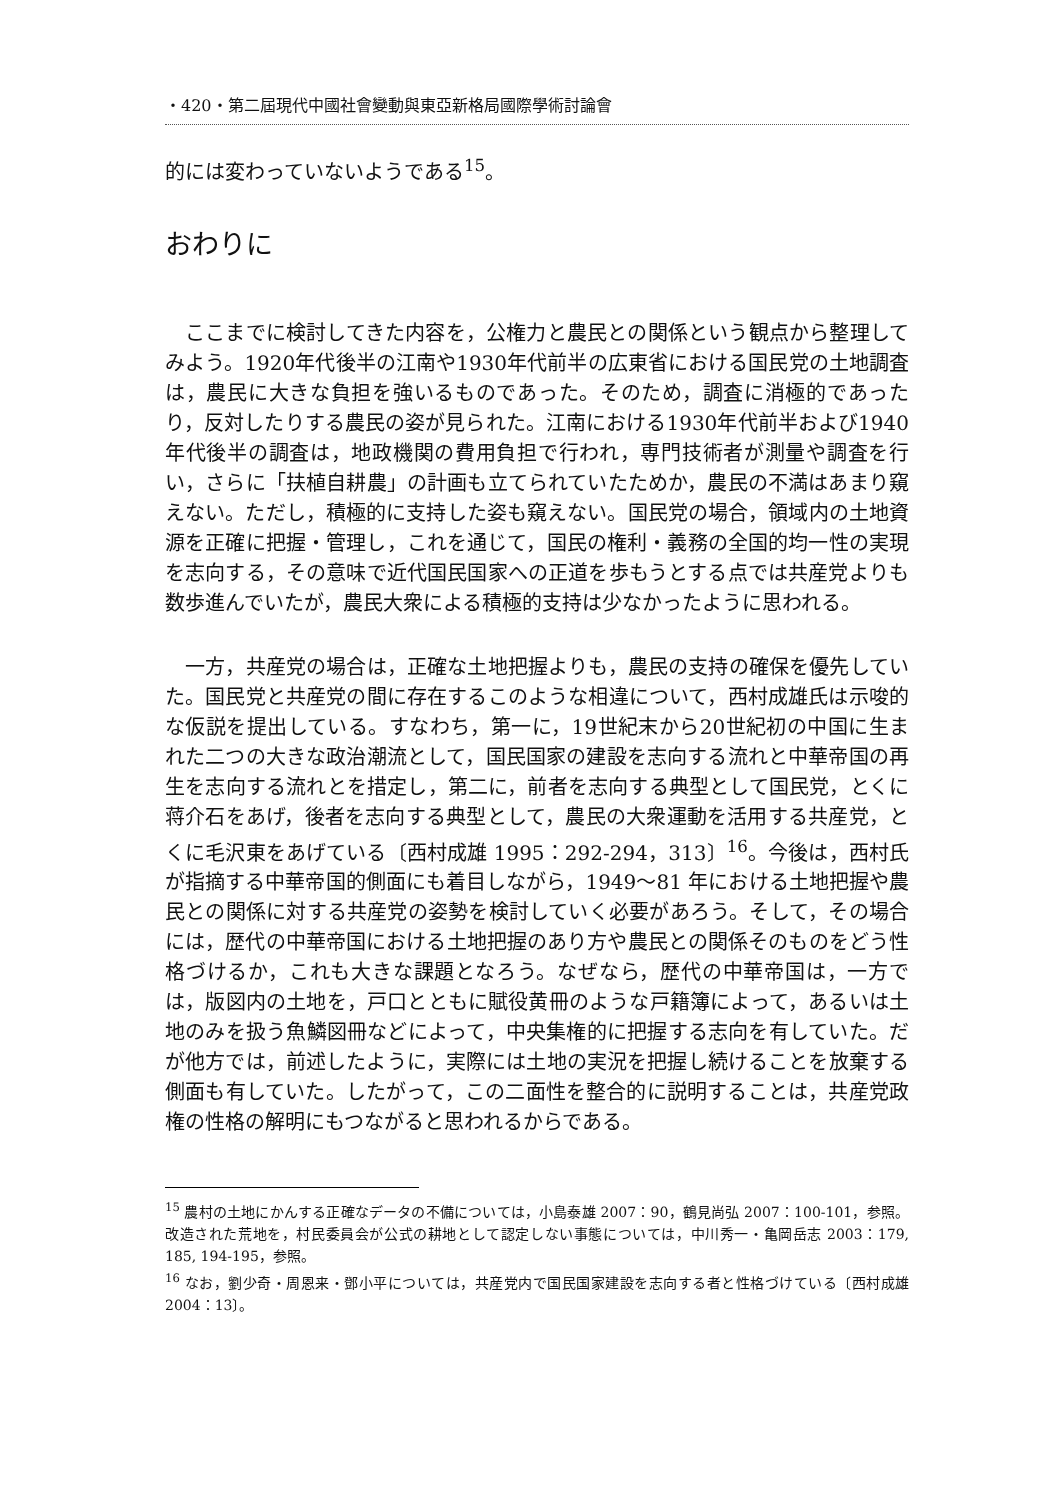・420・第二屆現代中國社會變動與東亞新格局國際學術討論會
的には変わっていないようである<sup>15</sup>。
おわりに
ここまでに検討してきた内容を，公権力と農民との関係という観点から整理してみよう。1920年代後半の江南や1930年代前半の広東省における国民党の土地調査は，農民に大きな負担を強いるものであった。そのため，調査に消極的であったり，反対したりする農民の姿が見られた。江南における1930年代前半および1940年代後半の調査は，地政機関の費用負担で行われ，専門技術者が測量や調査を行い，さらに「扶植自耕農」の計画も立てられていたためか，農民の不満はあまり窺えない。ただし，積極的に支持した姿も窺えない。国民党の場合，領域内の土地資源を正確に把握・管理し，これを通じて，国民の権利・義務の全国的均一性の実現を志向する，その意味で近代国民国家への正道を歩もうとする点では共産党よりも数歩進んでいたが，農民大衆による積極的支持は少なかったように思われる。
一方，共産党の場合は，正確な土地把握よりも，農民の支持の確保を優先していた。国民党と共産党の間に存在するこのような相違について，西村成雄氏は示唆的な仮説を提出している。すなわち，第一に，19世紀末から20世紀初の中国に生まれた二つの大きな政治潮流として，国民国家の建設を志向する流れと中華帝国の再生を志向する流れとを措定し，第二に，前者を志向する典型として国民党，とくに蒋介石をあげ，後者を志向する典型として，農民の大衆運動を活用する共産党，とくに毛沢東をあげている〔西村成雄 1995：292-294，313〕<sup>16</sup>。今後は，西村氏が指摘する中華帝国的側面にも着目しながら，1949～81 年における土地把握や農民との関係に対する共産党の姿勢を検討していく必要があろう。そして，その場合には，歴代の中華帝国における土地把握のあり方や農民との関係そのものをどう性格づけるか，これも大きな課題となろう。なぜなら，歴代の中華帝国は，一方では，版図内の土地を，戸口とともに賦役黄冊のような戸籍簿によって，あるいは土地のみを扱う魚鱗図冊などによって，中央集権的に把握する志向を有していた。だが他方では，前述したように，実際には土地の実況を把握し続けることを放棄する側面も有していた。したがって，この二面性を整合的に説明することは，共産党政権の性格の解明にもつながると思われるからである。
<sup>15</sup> 農村の土地にかんする正確なデータの不備については，小島泰雄 2007：90，鶴見尚弘 2007：100-101，参照。改造された荒地を，村民委員会が公式の耕地として認定しない事態については，中川秀一・亀岡岳志 2003：179, 185, 194-195，参照。
<sup>16</sup> なお，劉少奇・周恩来・鄧小平については，共産党内で国民国家建設を志向する者と性格づけている〔西村成雄 2004：13〕。